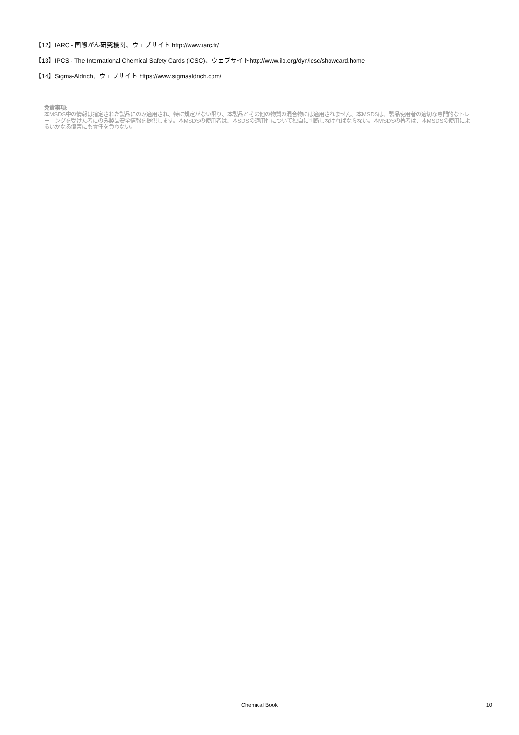【12】IARC - 国際がん研究機関、ウェブサイト http://www.iarc.fr/
【13】IPCS - The International Chemical Safety Cards (ICSC)、ウェブサイトhttp://www.ilo.org/dyn/icsc/showcard.home
【14】Sigma-Aldrich、ウェブサイト https://www.sigmaaldrich.com/
免責事項:
本MSDS中の情報は指定された製品にのみ適用され、特に規定がない限り、本製品とその他の物質の混合物には適用されません。本MSDSは、製品使用者の適切な専門的なトレーニングを受けた者にのみ製品安全情報を提供します。本MSDSの使用者は、本SDSの適用性について独自に判断しなければならない。本MSDSの著者は、本MSDSの使用によるいかなる傷害にも責任を負わない。
Chemical Book
10